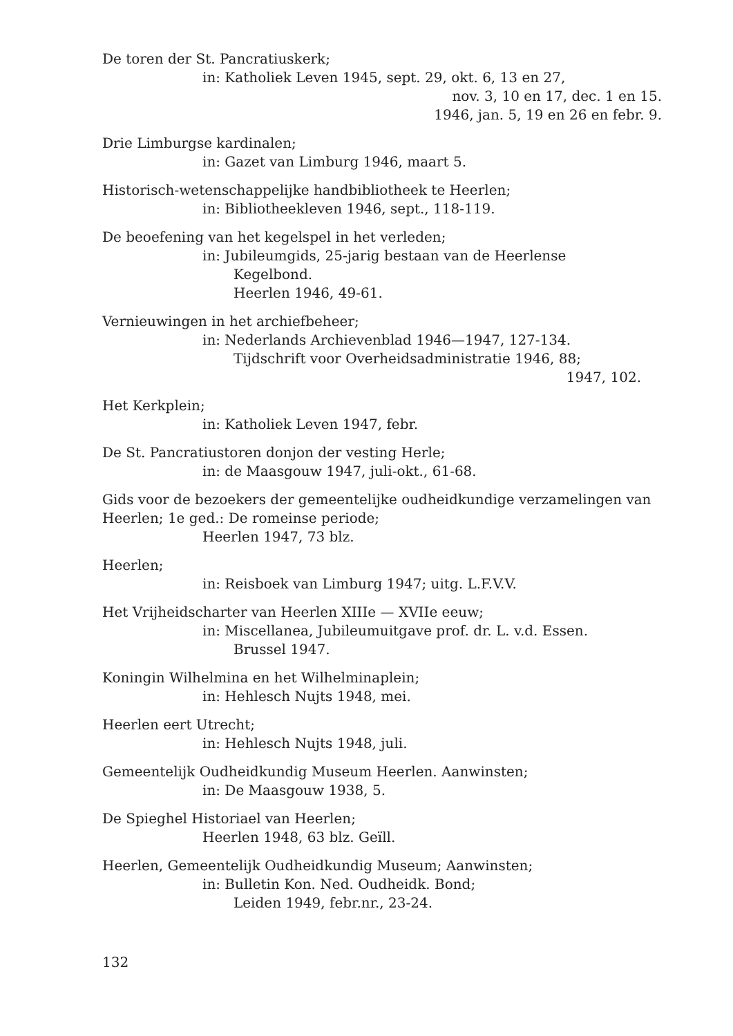De toren der St. Pancratiuskerk;
in: Katholiek Leven 1945, sept. 29, okt. 6, 13 en 27,
nov. 3, 10 en 17, dec. 1 en 15.
1946, jan. 5, 19 en 26 en febr. 9.
Drie Limburgse kardinalen;
in: Gazet van Limburg 1946, maart 5.
Historisch-wetenschappelijke handbibliotheek te Heerlen;
in: Bibliotheekleven 1946, sept., 118-119.
De beoefening van het kegelspel in het verleden;
in: Jubileumgids, 25-jarig bestaan van de Heerlense
Kegelbond.
Heerlen 1946, 49-61.
Vernieuwingen in het archiefbeheer;
in: Nederlands Archievenblad 1946—1947, 127-134.
Tijdschrift voor Overheidsadministratie 1946, 88;
1947, 102.
Het Kerkplein;
in: Katholiek Leven 1947, febr.
De St. Pancratiustoren donjon der vesting Herle;
in: de Maasgouw 1947, juli-okt., 61-68.
Gids voor de bezoekers der gemeentelijke oudheidkundige verzamelingen van Heerlen; 1e ged.: De romeinse periode;
Heerlen 1947, 73 blz.
Heerlen;
in: Reisboek van Limburg 1947; uitg. L.F.V.V.
Het Vrijheidscharter van Heerlen XIIIe — XVIIe eeuw;
in: Miscellanea, Jubileumuitgave prof. dr. L. v.d. Essen.
Brussel 1947.
Koningin Wilhelmina en het Wilhelminaplein;
in: Hehlesch Nujts 1948, mei.
Heerlen eert Utrecht;
in: Hehlesch Nujts 1948, juli.
Gemeentelijk Oudheidkundig Museum Heerlen. Aanwinsten;
in: De Maasgouw 1938, 5.
De Spieghel Historiael van Heerlen;
Heerlen 1948, 63 blz. Geïll.
Heerlen, Gemeentelijk Oudheidkundig Museum; Aanwinsten;
in: Bulletin Kon. Ned. Oudheidk. Bond;
Leiden 1949, febr.nr., 23-24.
132